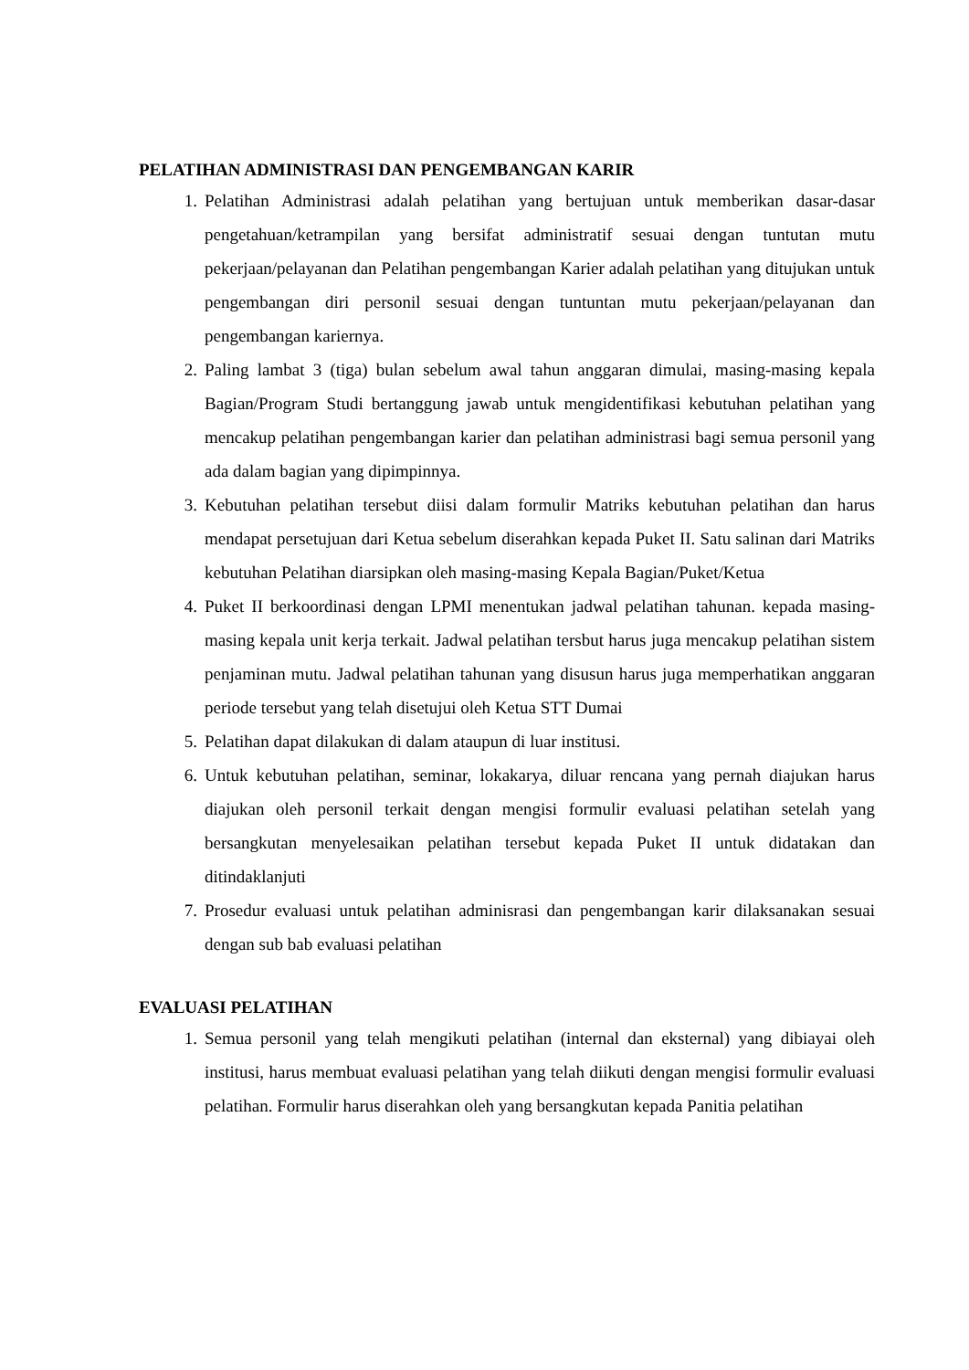PELATIHAN ADMINISTRASI DAN PENGEMBANGAN KARIR
1. Pelatihan Administrasi adalah pelatihan yang bertujuan untuk memberikan dasar-dasar pengetahuan/ketrampilan yang bersifat administratif sesuai dengan tuntutan mutu pekerjaan/pelayanan dan Pelatihan pengembangan Karier adalah pelatihan yang ditujukan untuk pengembangan diri personil sesuai dengan tuntuntan mutu pekerjaan/pelayanan dan pengembangan kariernya.
2. Paling lambat 3 (tiga) bulan sebelum awal tahun anggaran dimulai, masing-masing kepala Bagian/Program Studi bertanggung jawab untuk mengidentifikasi kebutuhan pelatihan yang mencakup pelatihan pengembangan karier dan pelatihan administrasi bagi semua personil yang ada dalam bagian yang dipimpinnya.
3. Kebutuhan pelatihan tersebut diisi dalam formulir Matriks kebutuhan pelatihan dan harus mendapat persetujuan dari Ketua sebelum diserahkan kepada Puket II. Satu salinan dari Matriks kebutuhan Pelatihan diarsipkan oleh masing-masing Kepala Bagian/Puket/Ketua
4. Puket II berkoordinasi dengan LPMI menentukan jadwal pelatihan tahunan. kepada masing-masing kepala unit kerja terkait. Jadwal pelatihan tersbut harus juga mencakup pelatihan sistem penjaminan mutu. Jadwal pelatihan tahunan yang disusun harus juga memperhatikan anggaran periode tersebut yang telah disetujui oleh Ketua STT Dumai
5. Pelatihan dapat dilakukan di dalam ataupun di luar institusi.
6. Untuk kebutuhan pelatihan, seminar, lokakarya, diluar rencana yang pernah diajukan harus diajukan oleh personil terkait dengan mengisi formulir evaluasi pelatihan setelah yang bersangkutan menyelesaikan pelatihan tersebut kepada Puket II untuk didatakan dan ditindaklanjuti
7. Prosedur evaluasi untuk pelatihan adminisrasi dan pengembangan karir dilaksanakan sesuai dengan sub bab evaluasi pelatihan
EVALUASI PELATIHAN
1. Semua personil yang telah mengikuti pelatihan (internal dan eksternal) yang dibiayai oleh institusi, harus membuat evaluasi pelatihan yang telah diikuti dengan mengisi formulir evaluasi pelatihan. Formulir harus diserahkan oleh yang bersangkutan kepada Panitia pelatihan